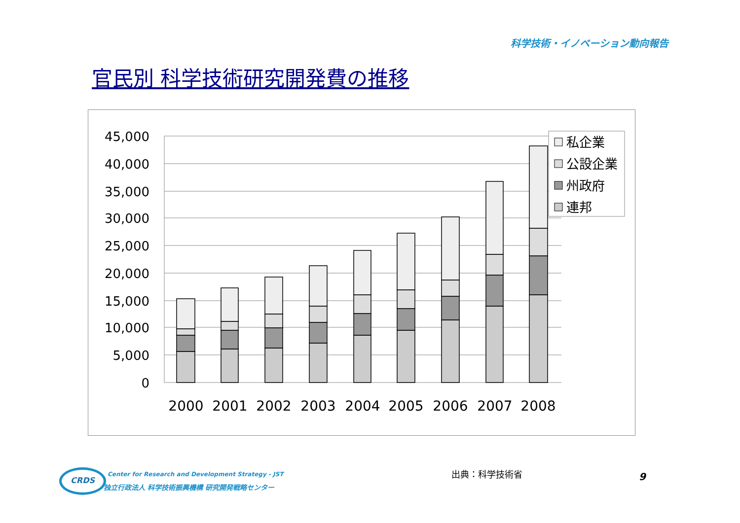科学技術・イノベーション動向報告
官民別 科学技術研究開発費の推移
45,000
40,000
35,000
30,000
25,000
20,000
15,000
10,000
5,000
0
2000
2001
2002
2003
2004
2005
2006
2007
2008
私企業
公設企業
州政府
連邦
CRDS
Center for Research and Development Strategy - JST
独立行政法人 科学技術振興機構 研究開発戦略センター
出典：科学技術省 9